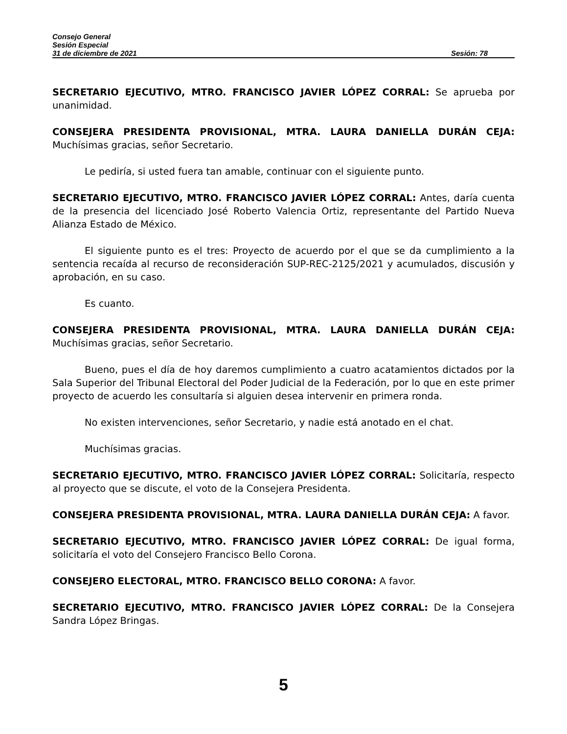Consejo General
Sesión Especial
31 de diciembre de 2021 Sesión: 78
SECRETARIO EJECUTIVO, MTRO. FRANCISCO JAVIER LÓPEZ CORRAL: Se aprueba por unanimidad.
CONSEJERA PRESIDENTA PROVISIONAL, MTRA. LAURA DANIELLA DURÁN CEJA: Muchísimas gracias, señor Secretario.
Le pediría, si usted fuera tan amable, continuar con el siguiente punto.
SECRETARIO EJECUTIVO, MTRO. FRANCISCO JAVIER LÓPEZ CORRAL: Antes, daría cuenta de la presencia del licenciado José Roberto Valencia Ortiz, representante del Partido Nueva Alianza Estado de México.
El siguiente punto es el tres: Proyecto de acuerdo por el que se da cumplimiento a la sentencia recaída al recurso de reconsideración SUP-REC-2125/2021 y acumulados, discusión y aprobación, en su caso.
Es cuanto.
CONSEJERA PRESIDENTA PROVISIONAL, MTRA. LAURA DANIELLA DURÁN CEJA: Muchísimas gracias, señor Secretario.
Bueno, pues el día de hoy daremos cumplimiento a cuatro acatamientos dictados por la Sala Superior del Tribunal Electoral del Poder Judicial de la Federación, por lo que en este primer proyecto de acuerdo les consultaría si alguien desea intervenir en primera ronda.
No existen intervenciones, señor Secretario, y nadie está anotado en el chat.
Muchísimas gracias.
SECRETARIO EJECUTIVO, MTRO. FRANCISCO JAVIER LÓPEZ CORRAL: Solicitaría, respecto al proyecto que se discute, el voto de la Consejera Presidenta.
CONSEJERA PRESIDENTA PROVISIONAL, MTRA. LAURA DANIELLA DURÁN CEJA: A favor.
SECRETARIO EJECUTIVO, MTRO. FRANCISCO JAVIER LÓPEZ CORRAL: De igual forma, solicitaría el voto del Consejero Francisco Bello Corona.
CONSEJERO ELECTORAL, MTRO. FRANCISCO BELLO CORONA: A favor.
SECRETARIO EJECUTIVO, MTRO. FRANCISCO JAVIER LÓPEZ CORRAL: De la Consejera Sandra López Bringas.
5